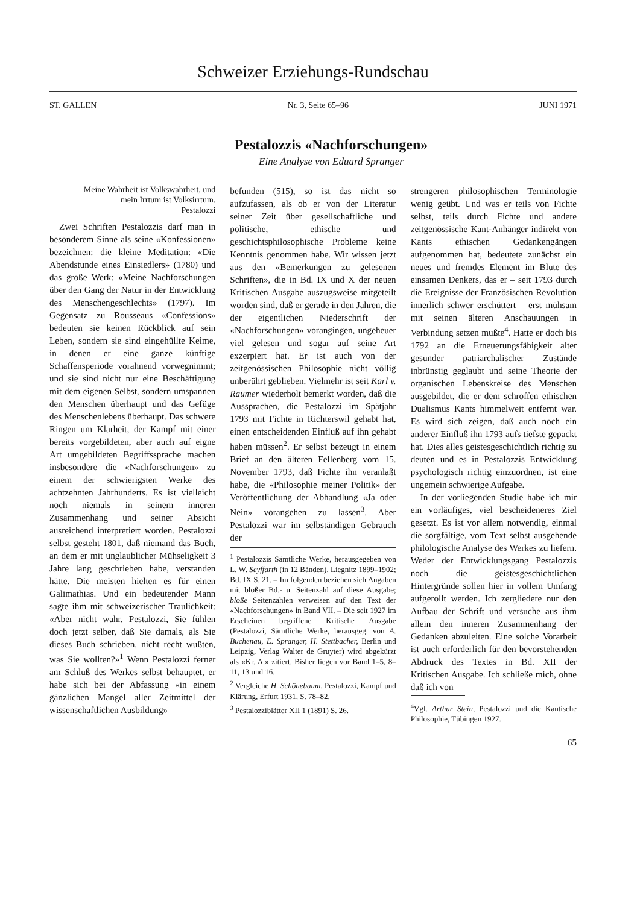Schweizer Erziehungs-Rundschau
ST. GALLEN Nr. 3, Seite 65–96 JUNI 1971
Pestalozzis «Nachforschungen»
Eine Analyse von Eduard Spranger
Meine Wahrheit ist Volkswahrheit, und mein Irrtum ist Volksirrtum.
Pestalozzi
Zwei Schriften Pestalozzis darf man in besonderem Sinne als seine «Konfessionen» bezeichnen: die kleine Meditation: «Die Abendstunde eines Einsiedlers» (1780) und das große Werk: «Meine Nachforschungen über den Gang der Natur in der Entwicklung des Menschengeschlechts» (1797). Im Gegensatz zu Rousseaus «Confessions» bedeuten sie keinen Rückblick auf sein Leben, sondern sie sind eingehüllte Keime, in denen er eine ganze künftige Schaffensperiode vorahnend vorwegnimmt; und sie sind nicht nur eine Beschäftigung mit dem eigenen Selbst, sondern umspannen den Menschen überhaupt und das Gefüge des Menschenlebens überhaupt. Das schwere Ringen um Klarheit, der Kampf mit einer bereits vorgebildeten, aber auch auf eigne Art umgebildeten Begriffssprache machen insbesondere die «Nachforschungen» zu einem der schwierigsten Werke des achtzehnten Jahrhunderts. Es ist vielleicht noch niemals in seinem inneren Zusammenhang und seiner Absicht ausreichend interpretiert worden. Pestalozzi selbst gesteht 1801, daß niemand das Buch, an dem er mit unglaublicher Mühseligkeit 3 Jahre lang geschrieben habe, verstanden hätte. Die meisten hielten es für einen Galimathias. Und ein bedeutender Mann sagte ihm mit schweizerischer Traulichkeit: «Aber nicht wahr, Pestalozzi, Sie fühlen doch jetzt selber, daß Sie damals, als Sie dieses Buch schrieben, nicht recht wußten, was Sie wollten?»<sup>1</sup> Wenn Pestalozzi ferner am Schluß des Werkes selbst behauptet, er habe sich bei der Abfassung «in einem gänzlichen Mangel aller Zeitmittel der wissenschaftlichen Ausbildung»
befunden (515), so ist das nicht so aufzufassen, als ob er von der Literatur seiner Zeit über gesellschaftliche und politische, ethische und geschichtsphilosophische Probleme keine Kenntnis genommen habe. Wir wissen jetzt aus den «Bemerkungen zu gelesenen Schriften», die in Bd. IX und X der neuen Kritischen Ausgabe auszugsweise mitgeteilt worden sind, daß er gerade in den Jahren, die der eigentlichen Niederschrift der «Nachforschungen» vorangingen, ungeheuer viel gelesen und sogar auf seine Art exzerpiert hat. Er ist auch von der zeitgenössischen Philosophie nicht völlig unberührt geblieben. Vielmehr ist seit Karl v. Raumer wiederholt bemerkt worden, daß die Aussprachen, die Pestalozzi im Spätjahr 1793 mit Fichte in Richterswil gehabt hat, einen entscheidenden Einfluß auf ihn gehabt haben müssen<sup>2</sup>. Er selbst bezeugt in einem Brief an den älteren Fellenberg vom 15. November 1793, daß Fichte ihn veranlaßt habe, die «Philosophie meiner Politik» der Veröffentlichung der Abhandlung «Ja oder Nein» vorangehen zu lassen<sup>3</sup>. Aber Pestalozzi war im selbständigen Gebrauch der
<sup>1</sup> Pestalozzis Sämtliche Werke, herausgegeben von L. W. Seyffarth (in 12 Bänden), Liegnitz 1899–1902; Bd. IX S. 21. – Im folgenden beziehen sich Angaben mit bloßer Bd.- u. Seitenzahl auf diese Ausgabe; bloße Seitenzahlen verweisen auf den Text der «Nachforschungen» in Band VII. – Die seit 1927 im Erscheinen begriffene Kritische Ausgabe (Pestalozzi, Sämtliche Werke, herausgeg. von A. Buchenau, E. Spranger, H. Stettbacher, Berlin und Leipzig, Verlag Walter de Gruyter) wird abgekürzt als «Kr. A.» zitiert. Bisher liegen vor Band 1–5, 8–11, 13 und 16.
<sup>2</sup> Vergleiche H. Schönebaum, Pestalozzi, Kampf und Klärung, Erfurt 1931, S. 78–82.
<sup>3</sup> Pestalozziblätter XII 1 (1891) S. 26.
strengeren philosophischen Terminologie wenig geübt. Und was er teils von Fichte selbst, teils durch Fichte und andere zeitgenössische Kant-Anhänger indirekt von Kants ethischen Gedankengängen aufgenommen hat, bedeutete zunächst ein neues und fremdes Element im Blute des einsamen Denkers, das er – seit 1793 durch die Ereignisse der Französischen Revolution innerlich schwer erschüttert – erst mühsam mit seinen älteren Anschauungen in Verbindung setzen mußte<sup>4</sup>. Hatte er doch bis 1792 an die Erneuerungsfähigkeit alter gesunder patriarchalischer Zustände inbrünstig geglaubt und seine Theorie der organischen Lebenskreise des Menschen ausgebildet, die er dem schroffen ethischen Dualismus Kants himmelweit entfernt war. Es wird sich zeigen, daß auch noch ein anderer Einfluß ihn 1793 aufs tiefste gepackt hat. Dies alles geistesgeschichtlich richtig zu deuten und es in Pestalozzis Entwicklung psychologisch richtig einzuordnen, ist eine ungemein schwierige Aufgabe.
In der vorliegenden Studie habe ich mir ein vorläufiges, viel bescheideneres Ziel gesetzt. Es ist vor allem notwendig, einmal die sorgfältige, vom Text selbst ausgehende philologische Analyse des Werkes zu liefern. Weder der Entwicklungsgang Pestalozzis noch die geistesgeschichtlichen Hintergründe sollen hier in vollem Umfang aufgerollt werden. Ich zergliedere nur den Aufbau der Schrift und versuche aus ihm allein den inneren Zusammenhang der Gedanken abzuleiten. Eine solche Vorarbeit ist auch erforderlich für den bevorstehenden Abdruck des Textes in Bd. XII der Kritischen Ausgabe. Ich schließe mich, ohne daß ich von
<sup>4</sup> Vgl. Arthur Stein, Pestalozzi und die Kantische Philosophie, Tübingen 1927.
65